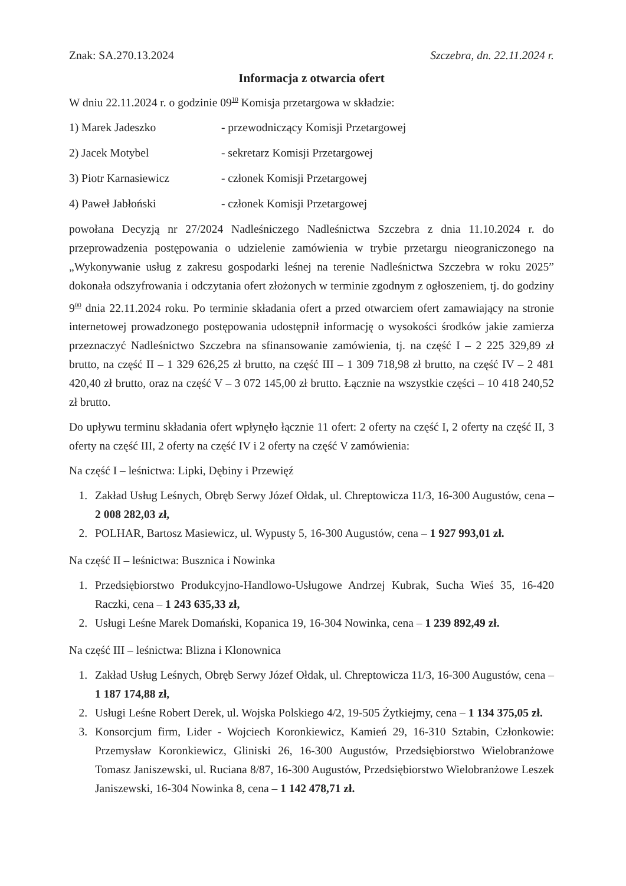Znak: SA.270.13.2024 Szczebra, dn. 22.11.2024 r.
Informacja z otwarcia ofert
W dniu 22.11.2024 r. o godzinie 09<sup>10</sup> Komisja przetargowa w składzie:
1) Marek Jadeszko - przewodniczący Komisji Przetargowej
2) Jacek Motybel - sekretarz Komisji Przetargowej
3) Piotr Karnasiewicz - członek Komisji Przetargowej
4) Paweł Jabłoński - członek Komisji Przetargowej
powołana Decyzją nr 27/2024 Nadleśniczego Nadleśnictwa Szczebra z dnia 11.10.2024 r. do przeprowadzenia postępowania o udzielenie zamówienia w trybie przetargu nieograniczonego na „Wykonywanie usług z zakresu gospodarki leśnej na terenie Nadleśnictwa Szczebra w roku 2025” dokonała odszyfrowania i odczytania ofert złożonych w terminie zgodnym z ogłoszeniem, tj. do godziny 9<sup>00</sup> dnia 22.11.2024 roku. Po terminie składania ofert a przed otwarciem ofert zamawiający na stronie internetowej prowadzonego postępowania udostępnił informację o wysokości środków jakie zamierza przeznaczyć Nadleśnictwo Szczebra na sfinansowanie zamówienia, tj. na część I – 2 225 329,89 zł brutto, na część II – 1 329 626,25 zł brutto, na część III – 1 309 718,98 zł brutto, na część IV – 2 481 420,40 zł brutto, oraz na część V – 3 072 145,00 zł brutto. Łącznie na wszystkie części – 10 418 240,52 zł brutto.
Do upływu terminu składania ofert wpłynęło łącznie 11 ofert: 2 oferty na część I, 2 oferty na część II, 3 oferty na część III, 2 oferty na część IV i 2 oferty na część V zamówienia:
Na część I – leśnictwa: Lipki, Dębiny i Przewięź
1. Zakład Usług Leśnych, Obręb Serwy Józef Ołdak, ul. Chreptowicza 11/3, 16-300 Augustów, cena – 2 008 282,03 zł,
2. POLHAR, Bartosz Masiewicz, ul. Wypusty 5, 16-300 Augustów, cena – 1 927 993,01 zł.
Na część II – leśnictwa: Busznica i Nowinka
1. Przedsiębiorstwo Produkcyjno-Handlowo-Usługowe Andrzej Kubrak, Sucha Wieś 35, 16-420 Raczki, cena – 1 243 635,33 zł,
2. Usługi Leśne Marek Domański, Kopanica 19, 16-304 Nowinka, cena – 1 239 892,49 zł.
Na część III – leśnictwa: Blizna i Klonownica
1. Zakład Usług Leśnych, Obręb Serwy Józef Ołdak, ul. Chreptowicza 11/3, 16-300 Augustów, cena – 1 187 174,88 zł,
2. Usługi Leśne Robert Derek, ul. Wojska Polskiego 4/2, 19-505 Żytkiejmy, cena – 1 134 375,05 zł.
3. Konsorcjum firm, Lider - Wojciech Koronkiewicz, Kamień 29, 16-310 Sztabin, Członkowie: Przemysław Koronkiewicz, Gliniski 26, 16-300 Augustów, Przedsiębiorstwo Wielobranżowe Tomasz Janiszewski, ul. Ruciana 8/87, 16-300 Augustów, Przedsiębiorstwo Wielobranżowe Leszek Janiszewski, 16-304 Nowinka 8, cena – 1 142 478,71 zł.